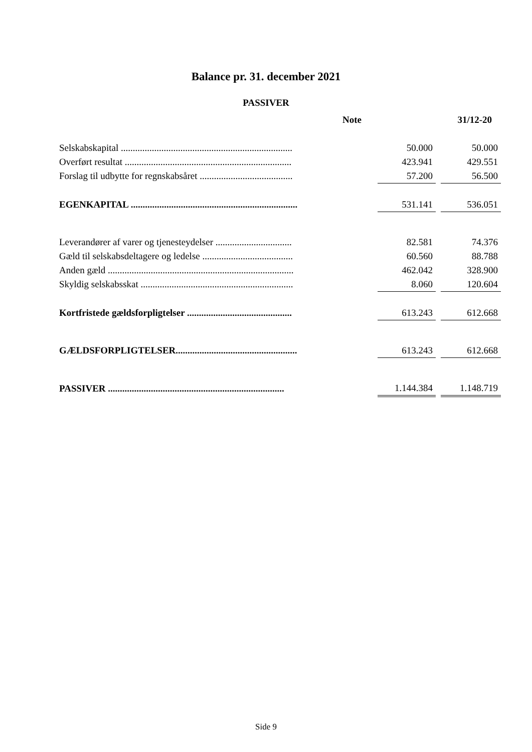Balance pr. 31. december 2021
PASSIVER
| | Note | | | 31/12-20 |
| --- | --- | --- | --- | --- |
| Selskabskapital ........................................................................ | | 50.000 | | 50.000 |
| Overført resultat ...................................................................... | | 423.941 | | 429.551 |
| Forslag til udbytte for regnskabsåret ....................................... | | 57.200 | | 56.500 |
| EGENKAPITAL ...................................................................... | | 531.141 | | 536.051 |
| Leverandører af varer og tjenesteydelser ................................ | | 82.581 | | 74.376 |
| Gæld til selskabsdeltagere og ledelse ...................................... | | 60.560 | | 88.788 |
| Anden gæld .............................................................................. | | 462.042 | | 328.900 |
| Skyldig selskabsskat ................................................................ | | 8.060 | | 120.604 |
| Kortfristede gældsforpligtelser ............................................ | | 613.243 | | 612.668 |
| GÆLDSFORPLIGTELSER................................................... | | 613.243 | | 612.668 |
| PASSIVER .......................................................................... | | 1.144.384 | | 1.148.719 |
Side 9